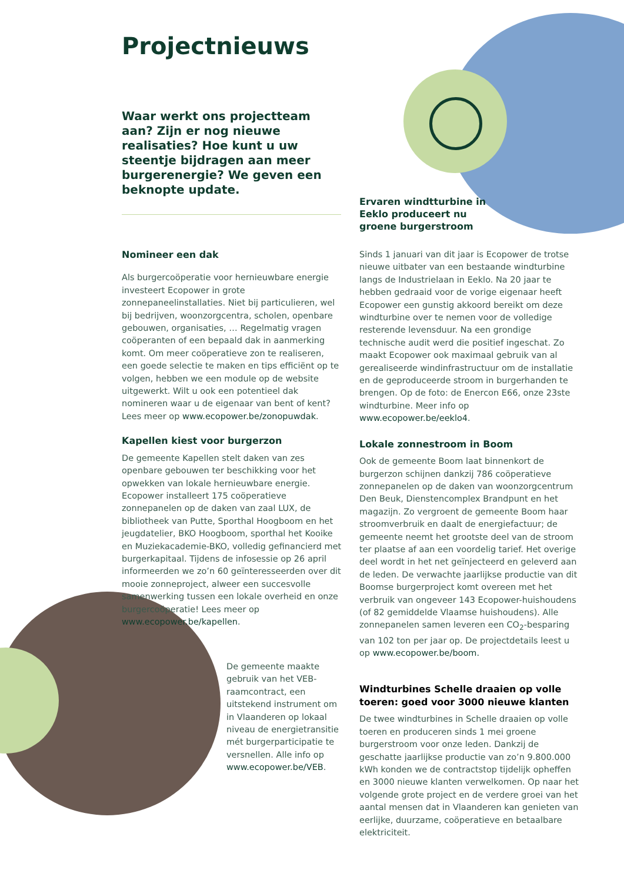Projectnieuws
Waar werkt ons projectteam aan? Zijn er nog nieuwe realisaties? Hoe kunt u uw steentje bijdragen aan meer burgerenergie? We geven een beknopte update.
Ervaren windtturbine in Eeklo produceert nu groene burgerstroom
Nomineer een dak
Als burgercoöperatie voor hernieuwbare energie investeert Ecopower in grote zonnepaneelinstallaties. Niet bij particulieren, wel bij bedrijven, woonzorgcentra, scholen, openbare gebouwen, organisaties, … Regelmatig vragen coöperanten of een bepaald dak in aanmerking komt. Om meer coöperatieve zon te realiseren, een goede selectie te maken en tips efficiënt op te volgen, hebben we een module op de website uitgewerkt. Wilt u ook een potentieel dak nomineren waar u de eigenaar van bent of kent? Lees meer op www.ecopower.be/zonopuwdak.
Kapellen kiest voor burgerzon
De gemeente Kapellen stelt daken van zes openbare gebouwen ter beschikking voor het opwekken van lokale hernieuwbare energie. Ecopower installeert 175 coöperatieve zonnepanelen op de daken van zaal LUX, de bibliotheek van Putte, Sporthal Hoogboom en het jeugdatelier, BKO Hoogboom, sporthal het Kooike en Muziekacademie-BKO, volledig gefinancierd met burgerkapitaal. Tijdens de infosessie op 26 april informeerden we zo’n 60 geïnteresseerden over dit mooie zonneproject, alweer een succesvolle samenwerking tussen een lokale overheid en onze burgercoöperatie! Lees meer op www.ecopower.be/kapellen.
De gemeente maakte gebruik van het VEB-raamcontract, een uitstekend instrument om in Vlaanderen op lokaal niveau de energietransitie mét burgerparticipatie te versnellen. Alle info op www.ecopower.be/VEB.
Sinds 1 januari van dit jaar is Ecopower de trotse nieuwe uitbater van een bestaande windturbine langs de Industrielaan in Eeklo. Na 20 jaar te hebben gedraaid voor de vorige eigenaar heeft Ecopower een gunstig akkoord bereikt om deze windturbine over te nemen voor de volledige resterende levensduur. Na een grondige technische audit werd die positief ingeschat. Zo maakt Ecopower ook maximaal gebruik van al gerealiseerde windinfrastructuur om de installatie en de geproduceerde stroom in burgerhanden te brengen. Op de foto: de Enercon E66, onze 23ste windturbine. Meer info op www.ecopower.be/eeklo4.
Lokale zonnestroom in Boom
Ook de gemeente Boom laat binnenkort de burgerzon schijnen dankzij 786 coöperatieve zonnepanelen op de daken van woonzorgcentrum Den Beuk, Dienstencomplex Brandpunt en het magazijn. Zo vergroent de gemeente Boom haar stroomverbruik en daalt de energiefactuur; de gemeente neemt het grootste deel van de stroom ter plaatse af aan een voordelig tarief. Het overige deel wordt in het net geïnjecteerd en geleverd aan de leden. De verwachte jaarlijkse productie van dit Boomse burgerproject komt overeen met het verbruik van ongeveer 143 Ecopower-huishoudens (of 82 gemiddelde Vlaamse huishoudens). Alle zonnepanelen samen leveren een CO<sub>2</sub>-besparing van 102 ton per jaar op. De projectdetails leest u op www.ecopower.be/boom.
Windturbines Schelle draaien op volle toeren: goed voor 3000 nieuwe klanten
De twee windturbines in Schelle draaien op volle toeren en produceren sinds 1 mei groene burgerstroom voor onze leden. Dankzij de geschatte jaarlijkse productie van zo’n 9.800.000 kWh konden we de contractstop tijdelijk opheffen en 3000 nieuwe klanten verwelkomen. Op naar het volgende grote project en de verdere groei van het aantal mensen dat in Vlaanderen kan genieten van eerlijke, duurzame, coöperatieve en betaalbare elektriciteit.